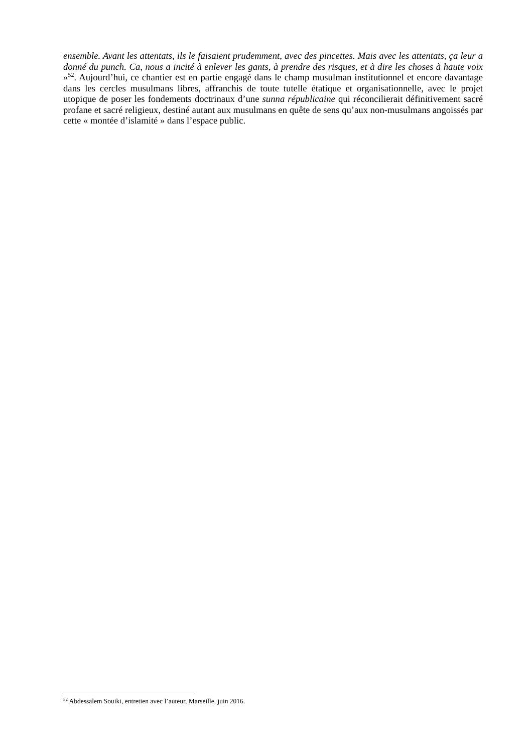ensemble. Avant les attentats, ils le faisaient prudemment, avec des pincettes. Mais avec les attentats, ça leur a donné du punch. Ca, nous a incité à enlever les gants, à prendre des risques, et à dire les choses à haute voix »<sup>52</sup>. Aujourd’hui, ce chantier est en partie engagé dans le champ musulman institutionnel et encore davantage dans les cercles musulmans libres, affranchis de toute tutelle étatique et organisationnelle, avec le projet utopique de poser les fondements doctrinaux d’une sunna républicaine qui réconcilierait définitivement sacré profane et sacré religieux, destiné autant aux musulmans en quête de sens qu’aux non-musulmans angoissés par cette « montée d’islamité » dans l’espace public.
<sup>52</sup> Abdessalem Souiki, entretien avec l’auteur, Marseille, juin 2016.